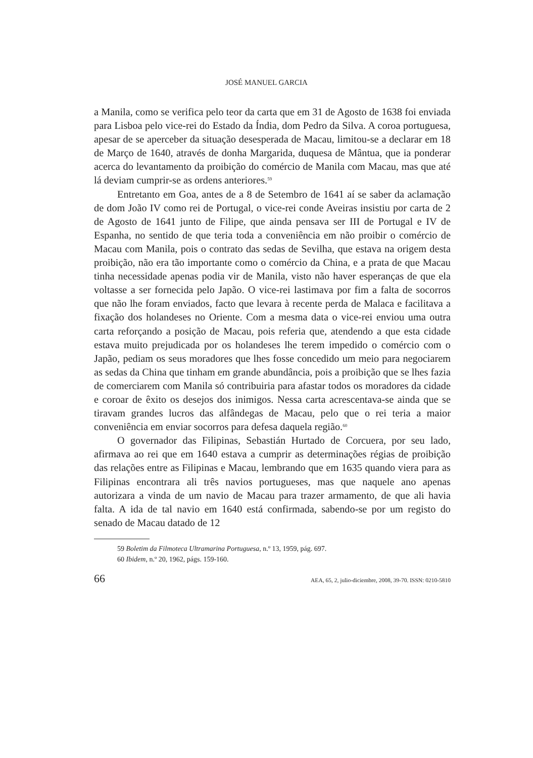JOSÉ MANUEL GARCIA
a Manila, como se verifica pelo teor da carta que em 31 de Agosto de 1638 foi enviada para Lisboa pelo vice-rei do Estado da Índia, dom Pedro da Silva. A coroa portuguesa, apesar de se aperceber da situação desesperada de Macau, limitou-se a declarar em 18 de Março de 1640, através de donha Margarida, duquesa de Mântua, que ia ponderar acerca do levantamento da proibição do comércio de Manila com Macau, mas que até lá deviam cumprir-se as ordens anteriores.<sup>59</sup>
Entretanto em Goa, antes de a 8 de Setembro de 1641 aí se saber da aclamação de dom João IV como rei de Portugal, o vice-rei conde Aveiras insistiu por carta de 2 de Agosto de 1641 junto de Filipe, que ainda pensava ser III de Portugal e IV de Espanha, no sentido de que teria toda a conveniência em não proibir o comércio de Macau com Manila, pois o contrato das sedas de Sevilha, que estava na origem desta proibição, não era tão importante como o comércio da China, e a prata de que Macau tinha necessidade apenas podia vir de Manila, visto não haver esperanças de que ela voltasse a ser fornecida pelo Japão. O vice-rei lastimava por fim a falta de socorros que não lhe foram enviados, facto que levara à recente perda de Malaca e facilitava a fixação dos holandeses no Oriente. Com a mesma data o vice-rei enviou uma outra carta reforçando a posição de Macau, pois referia que, atendendo a que esta cidade estava muito prejudicada por os holandeses lhe terem impedido o comércio com o Japão, pediam os seus moradores que lhes fosse concedido um meio para negociarem as sedas da China que tinham em grande abundância, pois a proibição que se lhes fazia de comerciarem com Manila só contribuiria para afastar todos os moradores da cidade e coroar de êxito os desejos dos inimigos. Nessa carta acrescentava-se ainda que se tiravam grandes lucros das alfândegas de Macau, pelo que o rei teria a maior conveniência em enviar socorros para defesa daquela região.<sup>60</sup>
O governador das Filipinas, Sebastián Hurtado de Corcuera, por seu lado, afirmava ao rei que em 1640 estava a cumprir as determinações régias de proibição das relações entre as Filipinas e Macau, lembrando que em 1635 quando viera para as Filipinas encontrara ali três navios portugueses, mas que naquele ano apenas autorizara a vinda de um navio de Macau para trazer armamento, de que ali havia falta. A ida de tal navio em 1640 está confirmada, sabendo-se por um registo do senado de Macau datado de 12
59 Boletim da Filmoteca Ultramarina Portuguesa, n.º 13, 1959, pág. 697.
60 Ibidem, n.º 20, 1962, págs. 159-160.
66 AEA, 65, 2, julio-diciembre, 2008, 39-70. ISSN: 0210-5810